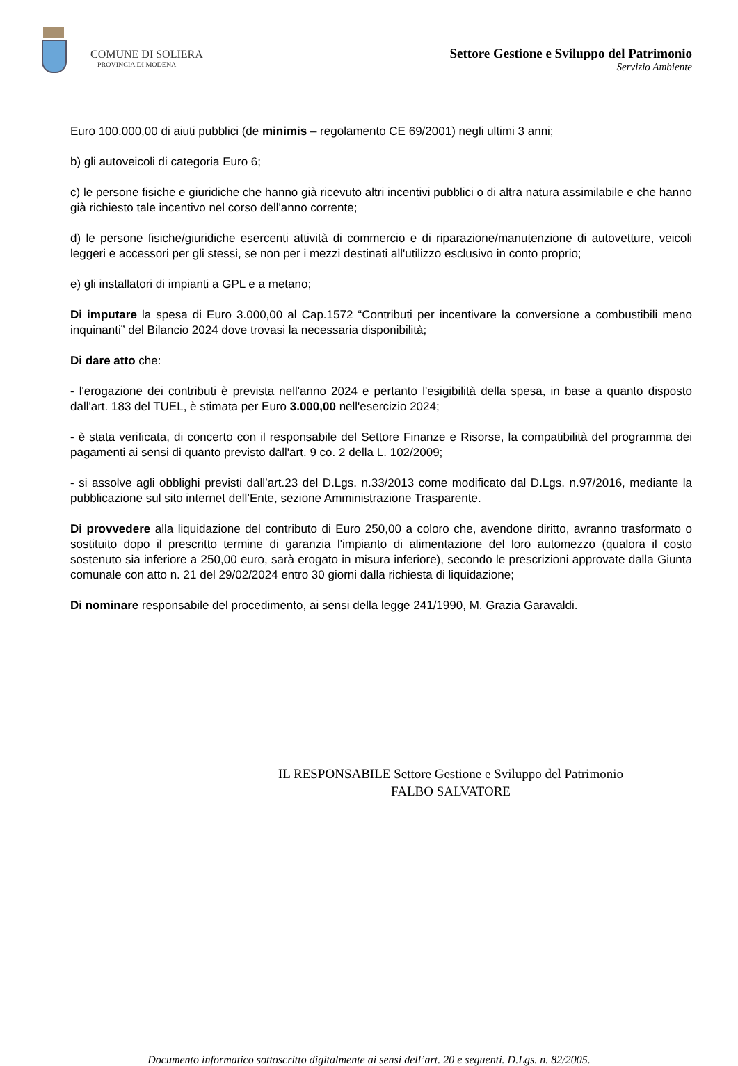COMUNE DI SOLIERA
PROVINCIA DI MODENA
Settore Gestione e Sviluppo del Patrimonio
Servizio Ambiente
Euro 100.000,00 di aiuti pubblici (de minimis – regolamento CE 69/2001) negli ultimi 3 anni;
b) gli autoveicoli di categoria Euro 6;
c) le persone fisiche e giuridiche che hanno già ricevuto altri incentivi pubblici o di altra natura assimilabile e che hanno già richiesto tale incentivo nel corso dell'anno corrente;
d) le persone fisiche/giuridiche esercenti attività di commercio e di riparazione/manutenzione di autovetture, veicoli leggeri e accessori per gli stessi, se non per i mezzi destinati all'utilizzo esclusivo in conto proprio;
e) gli installatori di impianti a GPL e a metano;
Di imputare la spesa di Euro 3.000,00 al Cap.1572 “Contributi per incentivare la conversione a combustibili meno inquinanti” del Bilancio 2024 dove trovasi la necessaria disponibilità;
Di dare atto che:
- l'erogazione dei contributi è prevista nell'anno 2024 e pertanto l'esigibilità della spesa, in base a quanto disposto dall'art. 183 del TUEL, è stimata per Euro 3.000,00 nell'esercizio 2024;
- è stata verificata, di concerto con il responsabile del Settore Finanze e Risorse, la compatibilità del programma dei pagamenti ai sensi di quanto previsto dall'art. 9 co. 2 della L. 102/2009;
- si assolve agli obblighi previsti dall’art.23 del D.Lgs. n.33/2013 come modificato dal D.Lgs. n.97/2016, mediante la pubblicazione sul sito internet dell’Ente, sezione Amministrazione Trasparente.
Di provvedere alla liquidazione del contributo di Euro 250,00 a coloro che, avendone diritto, avranno trasformato o sostituito dopo il prescritto termine di garanzia l'impianto di alimentazione del loro automezzo (qualora il costo sostenuto sia inferiore a 250,00 euro, sarà erogato in misura inferiore), secondo le prescrizioni approvate dalla Giunta comunale con atto n. 21 del 29/02/2024 entro 30 giorni dalla richiesta di liquidazione;
Di nominare responsabile del procedimento, ai sensi della legge 241/1990, M. Grazia Garavaldi.
IL RESPONSABILE Settore Gestione e Sviluppo del Patrimonio
FALBO SALVATORE
Documento informatico sottoscritto digitalmente ai sensi dell’art. 20 e seguenti. D.Lgs. n. 82/2005.